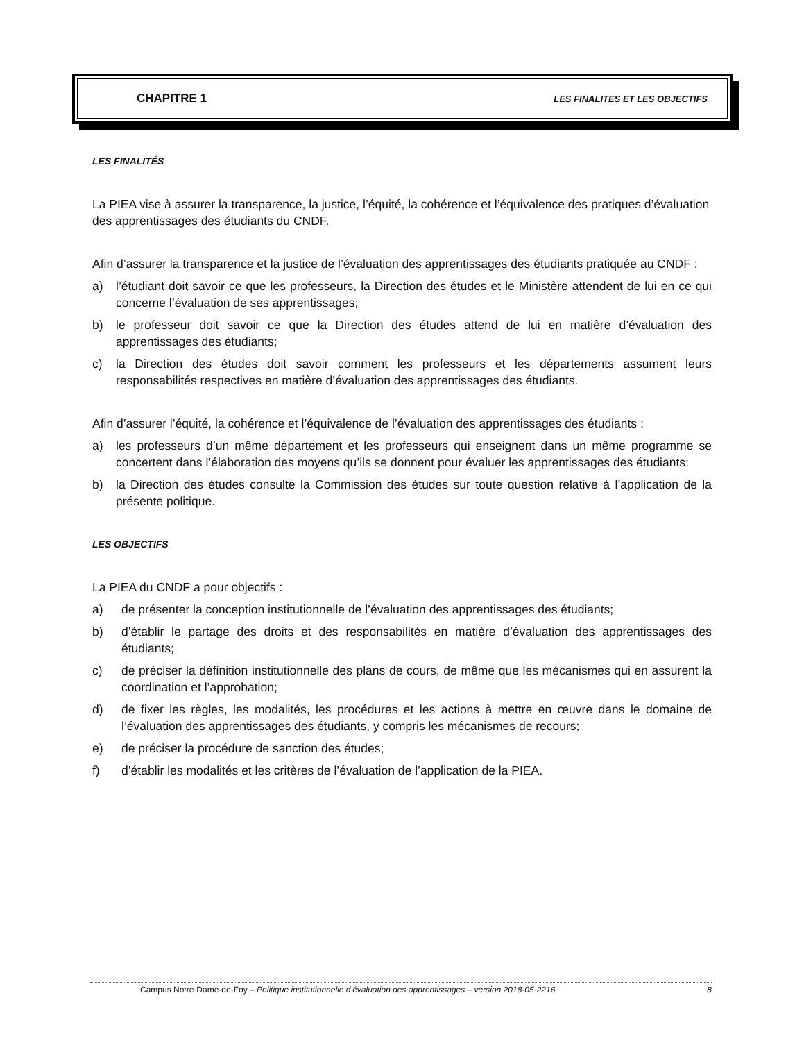CHAPITRE 1 LES FINALITES ET LES OBJECTIFS
LES FINALITÉS
La PIEA vise à assurer la transparence, la justice, l’équité, la cohérence et l’équivalence des pratiques d’évaluation des apprentissages des étudiants du CNDF.
Afin d’assurer la transparence et la justice de l’évaluation des apprentissages des étudiants pratiquée au CNDF :
a) l’étudiant doit savoir ce que les professeurs, la Direction des études et le Ministère attendent de lui en ce qui concerne l’évaluation de ses apprentissages;
b) le professeur doit savoir ce que la Direction des études attend de lui en matière d’évaluation des apprentissages des étudiants;
c) la Direction des études doit savoir comment les professeurs et les départements assument leurs responsabilités respectives en matière d’évaluation des apprentissages des étudiants.
Afin d’assurer l’équité, la cohérence et l’équivalence de l’évaluation des apprentissages des étudiants :
a) les professeurs d’un même département et les professeurs qui enseignent dans un même programme se concertent dans l’élaboration des moyens qu’ils se donnent pour évaluer les apprentissages des étudiants;
b) la Direction des études consulte la Commission des études sur toute question relative à l’application de la présente politique.
LES OBJECTIFS
La PIEA du CNDF a pour objectifs :
a) de présenter la conception institutionnelle de l’évaluation des apprentissages des étudiants;
b) d’établir le partage des droits et des responsabilités en matière d’évaluation des apprentissages des étudiants;
c) de préciser la définition institutionnelle des plans de cours, de même que les mécanismes qui en assurent la coordination et l’approbation;
d) de fixer les règles, les modalités, les procédures et les actions à mettre en œuvre dans le domaine de l’évaluation des apprentissages des étudiants, y compris les mécanismes de recours;
e) de préciser la procédure de sanction des études;
f) d’établir les modalités et les critères de l’évaluation de l’application de la PIEA.
Campus Notre-Dame-de-Foy – Politique institutionnelle d’évaluation des apprentissages – version 2018-05-2216 8